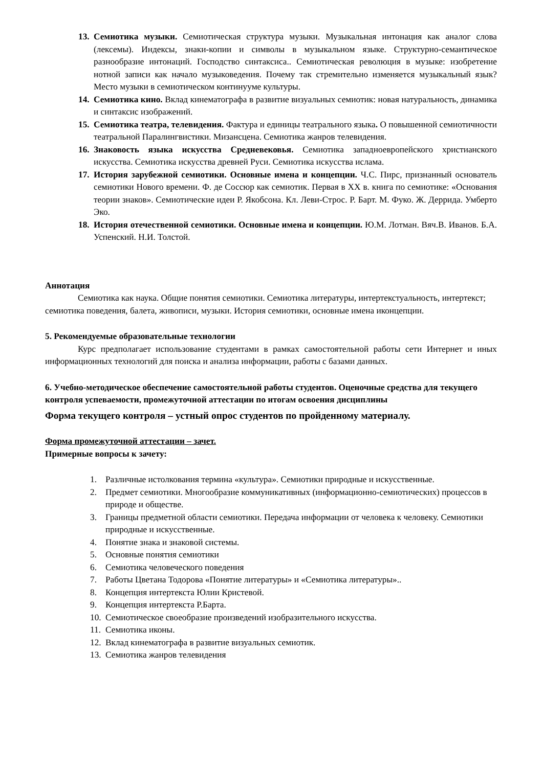13. Семиотика музыки. Семиотическая структура музыки. Музыкальная интонация как аналог слова (лексемы). Индексы, знаки-копии и символы в музыкальном языке. Структурно-семантическое разнообразие интонаций. Господство синтаксиса.. Семиотическая революция в музыке: изобретение нотной записи как начало музыковедения. Почему так стремительно изменяется музыкальный язык? Место музыки в семиотическом континууме культуры.
14. Семиотика кино. Вклад кинематографа в развитие визуальных семиотик: новая натуральность, динамика и синтаксис изображений.
15. Семиотика театра, телевидения. Фактура и единицы театрального языка. О повышенной семиотичности театральной Паралингвистики. Мизансцена. Семиотика жанров телевидения.
16. Знаковость языка искусства Средневековья. Семиотика западноевропейского христианского искусства. Семиотика искусства древней Руси. Семиотика искусства ислама.
17. История зарубежной семиотики. Основные имена и концепции. Ч.С. Пирс, признанный основатель семиотики Нового времени. Ф. де Соссюр как семиотик. Первая в XX в. книга по семиотике: «Основания теории знаков». Семиотические идеи Р. Якобсона. Кл. Леви-Строс. Р. Барт. М. Фуко. Ж. Деррида. Умберто Эко.
18. История отечественной семиотики. Основные имена и концепции. Ю.М. Лотман. Вяч.В. Иванов. Б.А. Успенский. Н.И. Толстой.
Аннотация
Семиотика как наука. Общие понятия семиотики. Семиотика литературы, интертекстуальность, интертекст; семиотика поведения, балета, живописи, музыки. История семиотики, основные имена иконцепции.
5. Рекомендуемые образовательные технологии
Курс предполагает использование студентами в рамках самостоятельной работы сети Интернет и иных информационных технологий для поиска и анализа информации, работы с базами данных.
6. Учебно-методическое обеспечение самостоятельной работы студентов. Оценочные средства для текущего контроля успеваемости, промежуточной аттестации по итогам освоения дисциплины
Форма текущего контроля – устный опрос студентов по пройденному материалу.
Форма промежуточной аттестации – зачет.
Примерные вопросы к зачету:
1. Различные истолкования термина «культура». Семиотики природные и искусственные.
2. Предмет семиотики. Многообразие коммуникативных (информационно-семиотических) процессов в природе и обществе.
3. Границы предметной области семиотики. Передача информации от человека к человеку. Семиотики природные и искусственные.
4. Понятие знака и знаковой системы.
5. Основные понятия семиотики
6. Семиотика человеческого поведения
7. Работы Цветана Тодорова «Понятие литературы» и «Семиотика литературы»..
8. Концепция интертекста Юлии Кристевой.
9. Концепция интертекста Р.Барта.
10. Семиотическое своеобразие произведений изобразительного искусства.
11. Семиотика иконы.
12. Вклад кинематографа в развитие визуальных семиотик.
13. Семиотика жанров телевидения